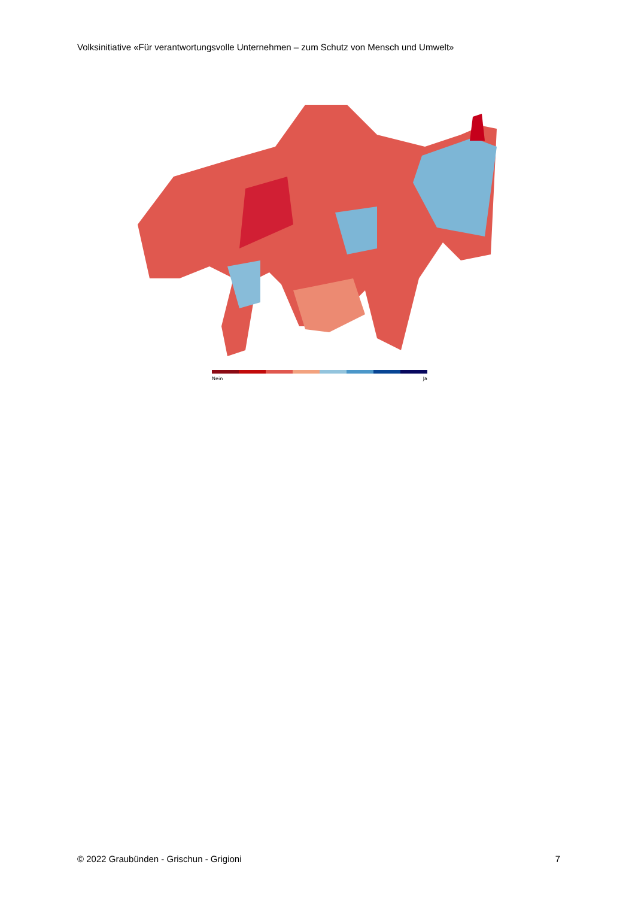Volksinitiative «Für verantwortungsvolle Unternehmen – zum Schutz von Mensch und Umwelt»
Nein Ja
© 2022 Graubünden - Grischun - Grigioni 7